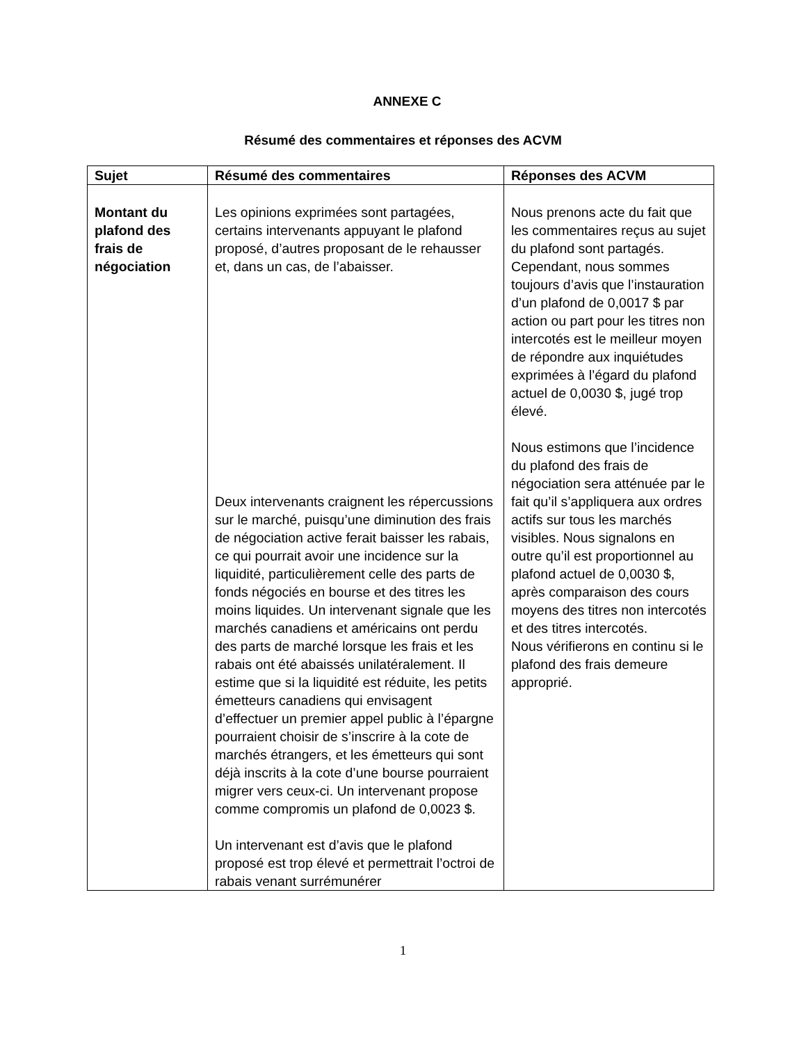ANNEXE C
Résumé des commentaires et réponses des ACVM
| Sujet | Résumé des commentaires | Réponses des ACVM |
| --- | --- | --- |
| Montant du plafond des frais de négociation | Les opinions exprimées sont partagées, certains intervenants appuyant le plafond proposé, d’autres proposant de le rehausser et, dans un cas, de l’abaisser. Deux intervenants craignent les répercussions sur le marché, puisqu’une diminution des frais de négociation active ferait baisser les rabais, ce qui pourrait avoir une incidence sur la liquidité, particulièrement celle des parts de fonds négociés en bourse et des titres les moins liquides. Un intervenant signale que les marchés canadiens et américains ont perdu des parts de marché lorsque les frais et les rabais ont été abaissés unilatéralement. Il estime que si la liquidité est réduite, les petits émetteurs canadiens qui envisagent d’effectuer un premier appel public à l’épargne pourraient choisir de s’inscrire à la cote de marchés étrangers, et les émetteurs qui sont déjà inscrits à la cote d’une bourse pourraient migrer vers ceux-ci. Un intervenant propose comme compromis un plafond de 0,0023 $. Un intervenant est d’avis que le plafond proposé est trop élevé et permettrait l’octroi de rabais venant surrémunérer | Nous prenons acte du fait que les commentaires reçus au sujet du plafond sont partagés. Cependant, nous sommes toujours d’avis que l’instauration d’un plafond de 0,0017 $ par action ou part pour les titres non intercotés est le meilleur moyen de répondre aux inquiétudes exprimées à l’égard du plafond actuel de 0,0030 $, jugé trop élevé. Nous estimons que l’incidence du plafond des frais de négociation sera atténuée par le fait qu’il s’appliquera aux ordres actifs sur tous les marchés visibles. Nous signalons en outre qu’il est proportionnel au plafond actuel de 0,0030 $, après comparaison des cours moyens des titres non intercotés et des titres intercotés. Nous vérifierons en continu si le plafond des frais demeure approprié. |
1